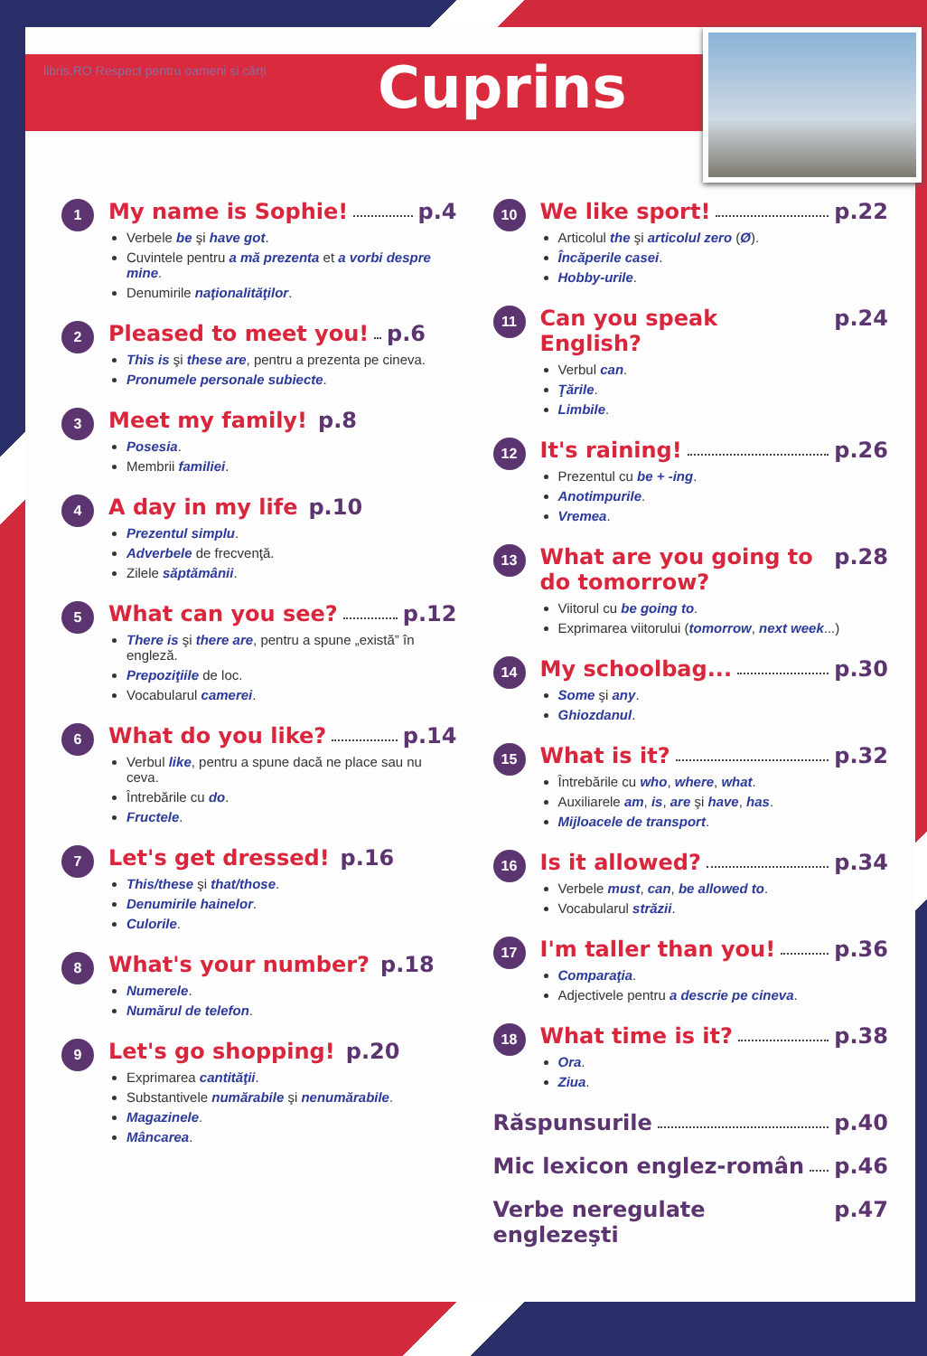libris.RO Respect pentru oameni și cărți
Cuprins
1
My name is Sophie! p.4
Verbele be şi have got.
Cuvintele pentru a mă prezenta et a vorbi despre mine.
Denumirile naţionalităţilor.
2
Pleased to meet you! p.6
This is şi these are, pentru a prezenta pe cineva.
Pronumele personale subiecte.
3
Meet my family! p.8
Posesia.
Membrii familiei.
4
A day in my life p.10
Prezentul simplu.
Adverbele de frecvenţă.
Zilele săptămânii.
5
What can you see? p.12
There is şi there are, pentru a spune „există” în engleză.
Prepoziţiile de loc.
Vocabularul camerei.
6
What do you like? p.14
Verbul like, pentru a spune dacă ne place sau nu ceva.
Întrebările cu do.
Fructele.
7
Let's get dressed! p.16
This/these şi that/those.
Denumirile hainelor.
Culorile.
8
What's your number? p.18
Numerele.
Numărul de telefon.
9
Let's go shopping! p.20
Exprimarea cantităţii.
Substantivele numărabile şi nenumărabile.
Magazinele.
Mâncarea.
10
We like sport! p.22
Articolul the şi articolul zero (Ø).
Încăperile casei.
Hobby-urile.
11
Can you speak English? p.24
Verbul can.
Ţările.
Limbile.
12
It's raining! p.26
Prezentul cu be + -ing.
Anotimpurile.
Vremea.
13
What are you going to do tomorrow? p.28
Viitorul cu be going to.
Exprimarea viitorului (tomorrow, next week...)
14
My schoolbag... p.30
Some şi any.
Ghiozdanul.
15
What is it? p.32
Întrebările cu who, where, what.
Auxiliarele am, is, are şi have, has.
Mijloacele de transport.
16
Is it allowed? p.34
Verbele must, can, be allowed to.
Vocabularul străzii.
17
I'm taller than you! p.36
Comparaţia.
Adjectivele pentru a descrie pe cineva.
18
What time is it? p.38
Ora.
Ziua.
Răspunsurile p.40
Mic lexicon englez-român p.46
Verbe neregulate englezeşti p.47